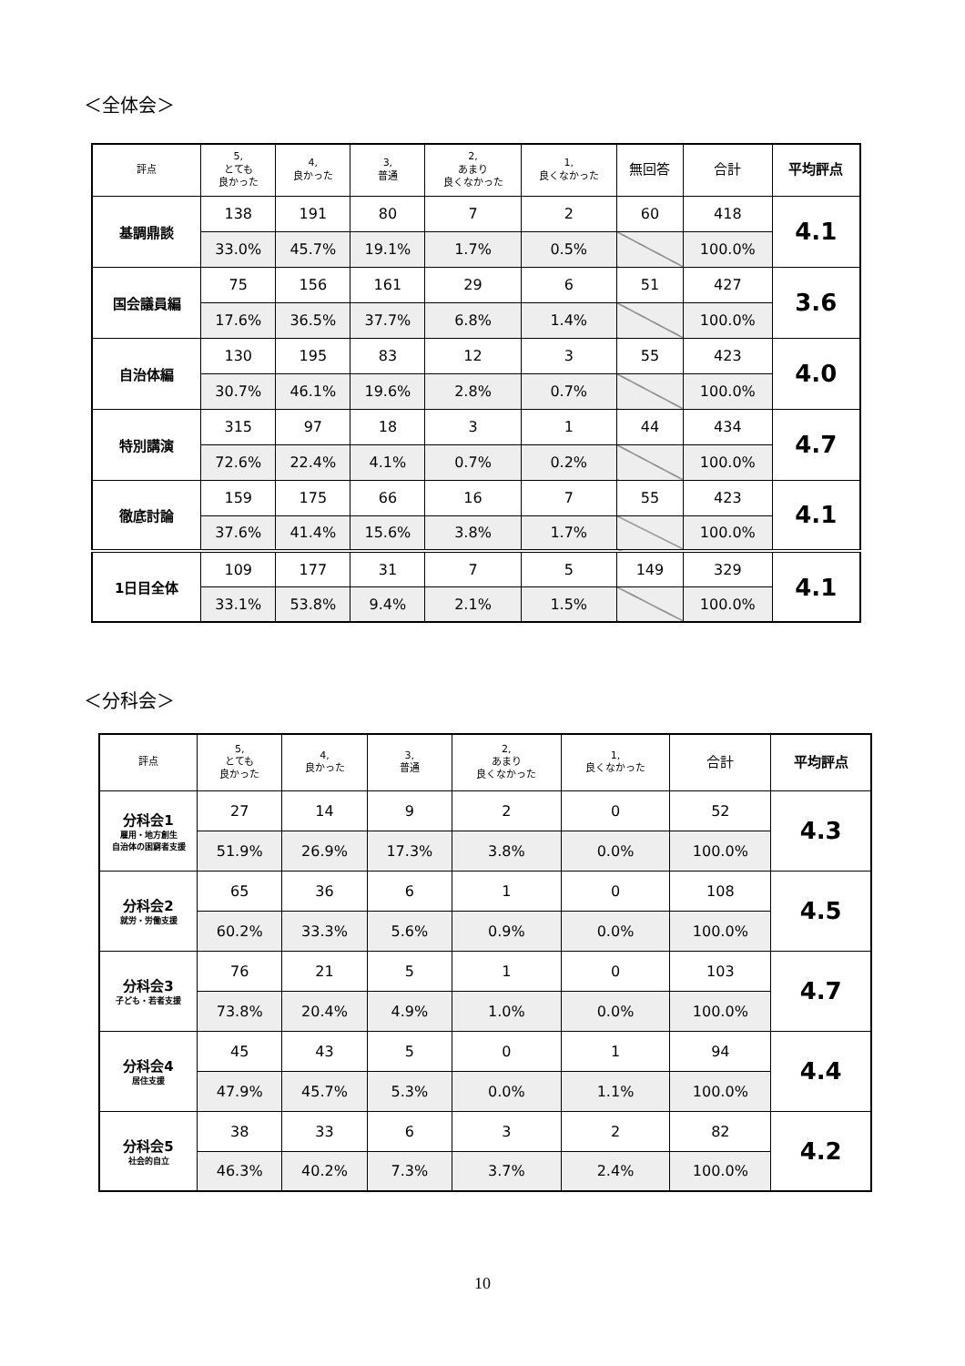＜全体会＞
| 評点 | 5, とても 良かった | 4, 良かった | 3, 普通 | 2, あまり 良くなかった | 1, 良くなかった | 無回答 | 合計 | 平均評点 |
| --- | --- | --- | --- | --- | --- | --- | --- | --- |
| 基調鼎談 | 138 | 191 | 80 | 7 | 2 | 60 | 418 | 4.1 |
| | 33.0% | 45.7% | 19.1% | 1.7% | 0.5% | | 100.0% | |
| 国会議員編 | 75 | 156 | 161 | 29 | 6 | 51 | 427 | 3.6 |
| | 17.6% | 36.5% | 37.7% | 6.8% | 1.4% | | 100.0% | |
| 自治体編 | 130 | 195 | 83 | 12 | 3 | 55 | 423 | 4.0 |
| | 30.7% | 46.1% | 19.6% | 2.8% | 0.7% | | 100.0% | |
| 特別講演 | 315 | 97 | 18 | 3 | 1 | 44 | 434 | 4.7 |
| | 72.6% | 22.4% | 4.1% | 0.7% | 0.2% | | 100.0% | |
| 徹底討論 | 159 | 175 | 66 | 16 | 7 | 55 | 423 | 4.1 |
| | 37.6% | 41.4% | 15.6% | 3.8% | 1.7% | | 100.0% | |
| 1日目全体 | 109 | 177 | 31 | 7 | 5 | 149 | 329 | 4.1 |
| | 33.1% | 53.8% | 9.4% | 2.1% | 1.5% | | 100.0% | |
＜分科会＞
| 評点 | 5, とても 良かった | 4, 良かった | 3, 普通 | 2, あまり 良くなかった | 1, 良くなかった | 合計 | 平均評点 |
| --- | --- | --- | --- | --- | --- | --- | --- |
| 分科会1 雇用・地方創生 自治体の困窮者支援 | 27 | 14 | 9 | 2 | 0 | 52 | 4.3 |
| | 51.9% | 26.9% | 17.3% | 3.8% | 0.0% | 100.0% | |
| 分科会2 就労・労働支援 | 65 | 36 | 6 | 1 | 0 | 108 | 4.5 |
| | 60.2% | 33.3% | 5.6% | 0.9% | 0.0% | 100.0% | |
| 分科会3 子ども・若者支援 | 76 | 21 | 5 | 1 | 0 | 103 | 4.7 |
| | 73.8% | 20.4% | 4.9% | 1.0% | 0.0% | 100.0% | |
| 分科会4 居住支援 | 45 | 43 | 5 | 0 | 1 | 94 | 4.4 |
| | 47.9% | 45.7% | 5.3% | 0.0% | 1.1% | 100.0% | |
| 分科会5 社会的自立 | 38 | 33 | 6 | 3 | 2 | 82 | 4.2 |
| | 46.3% | 40.2% | 7.3% | 3.7% | 2.4% | 100.0% | |
10